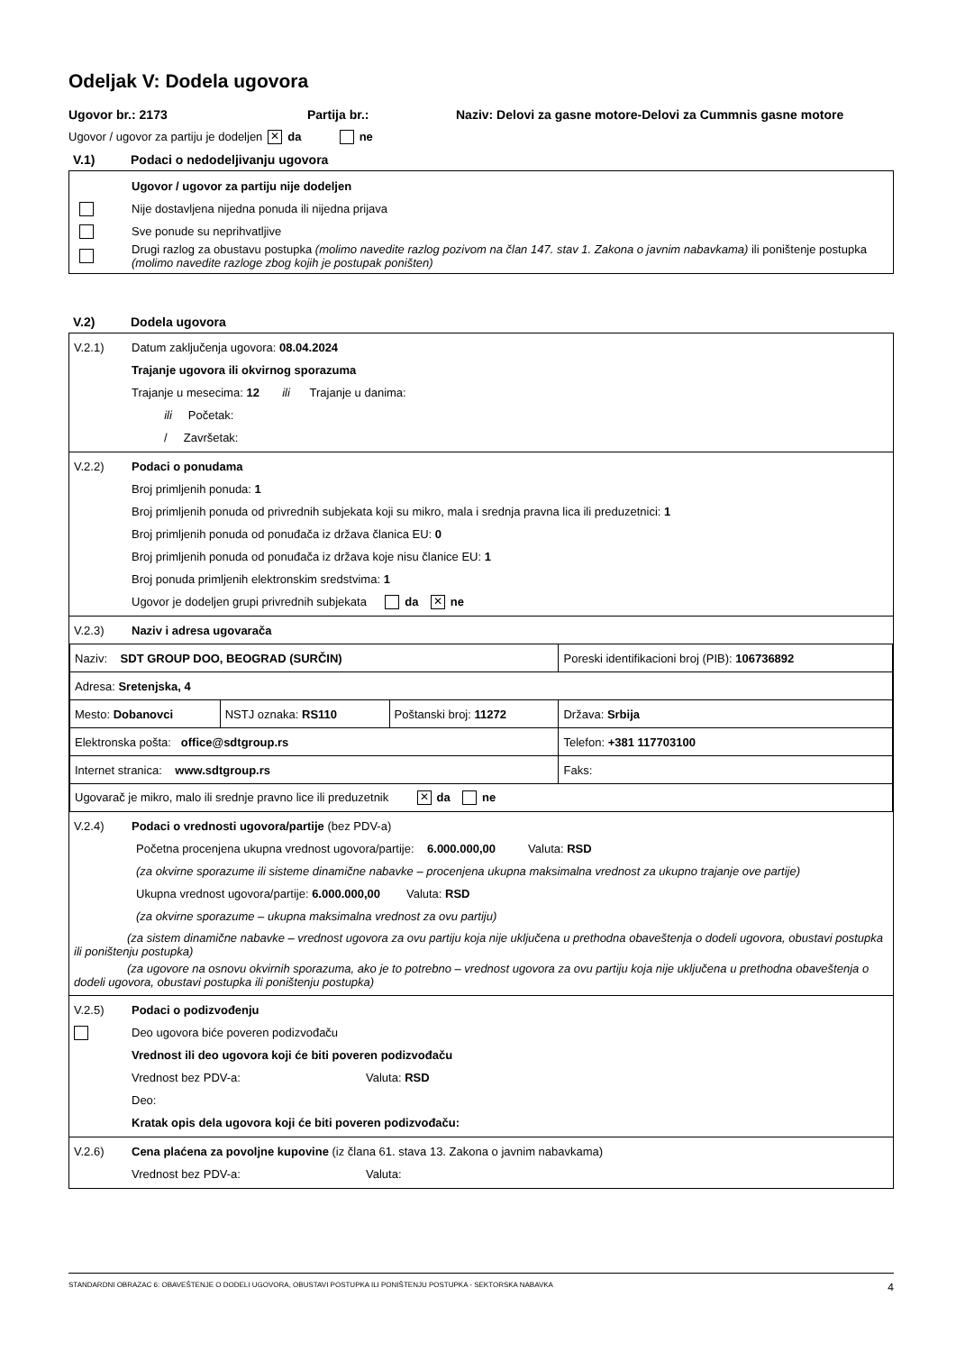Odeljak V: Dodela ugovora
Ugovor br.: 2173 Partija br.: Naziv: Delovi za gasne motore-Delovi za Cummnis gasne motore
Ugovor / ugovor za partiju je dodeljen ✕ da ne
V.1) Podaci o nedodeljivanju ugovora
Ugovor / ugovor za partiju nije dodeljen
Nije dostavljena nijedna ponuda ili nijedna prijava
Sve ponude su neprihvatljive
Drugi razlog za obustavu postupka (molimo navedite razlog pozivom na član 147. stav 1. Zakona o javnim nabavkama) ili poništenje postupka (molimo navedite razloge zbog kojih je postupak poništen)
V.2) Dodela ugovora
V.2.1) Datum zaključenja ugovora: 08.04.2024
Trajanje ugovora ili okvirnog sporazuma
Trajanje u mesecima: 12 ili Trajanje u danima:
ili Početak:
/ Završetak:
V.2.2) Podaci o ponudama
Broj primljenih ponuda: 1
Broj primljenih ponuda od privrednih subjekata koji su mikro, mala i srednja pravna lica ili preduzetnici: 1
Broj primljenih ponuda od ponuđača iz država članica EU: 0
Broj primljenih ponuda od ponuđača iz država koje nisu članice EU: 1
Broj ponuda primljenih elektronskim sredstvima: 1
Ugovor je dodeljen grupi privrednih subjekata da ✕ ne
V.2.3) Naziv i adresa ugovarača
| Naziv: SDT GROUP DOO, BEOGRAD (SURČIN) | | | Poreski identifikacioni broj (PIB): 106736892 |
| Adresa: Sretenjska, 4 | | | |
| Mesto: Dobanovci | NSTJ oznaka: RS110 | Poštanski broj: 11272 | Država: Srbija |
| Elektronska pošta: office@sdtgroup.rs | | | Telefon: +381 117703100 |
| Internet stranica: www.sdtgroup.rs | | | Faks: |
| Ugovarač je mikro, malo ili srednje pravno lice ili preduzetnik ✕ da ne | | | |
V.2.4) Podaci o vrednosti ugovora/partije (bez PDV-a)
Početna procenjena ukupna vrednost ugovora/partije: 6.000.000,00 Valuta: RSD
(za okvirne sporazume ili sisteme dinamične nabavke – procenjena ukupna maksimalna vrednost za ukupno trajanje ove partije)
Ukupna vrednost ugovora/partije: 6.000.000,00 Valuta: RSD
(za okvirne sporazume – ukupna maksimalna vrednost za ovu partiju)
(za sistem dinamične nabavke – vrednost ugovora za ovu partiju koja nije uključena u prethodna obaveštenja o dodeli ugovora, obustavi postupka ili poništenju postupka)
(za ugovore na osnovu okvirnih sporazuma, ako je to potrebno – vrednost ugovora za ovu partiju koja nije uključena u prethodna obaveštenja o dodeli ugovora, obustavi postupka ili poništenju postupka)
V.2.5) Podaci o podizvođenju
Deo ugovora biće poveren podizvođaču
Vrednost ili deo ugovora koji će biti poveren podizvođaču
Vrednost bez PDV-a: Valuta: RSD
Deo:
Kratak opis dela ugovora koji će biti poveren podizvođaču:
V.2.6) Cena plaćena za povoljne kupovine (iz člana 61. stava 13. Zakona o javnim nabavkama)
Vrednost bez PDV-a: Valuta:
STANDARDNI OBRAZAC 6: OBAVEŠTENJE O DODELI UGOVORA, OBUSTAVI POSTUPKA ILI PONIŠTENJU POSTUPKA - SEKTORSKA NABAVKA 4